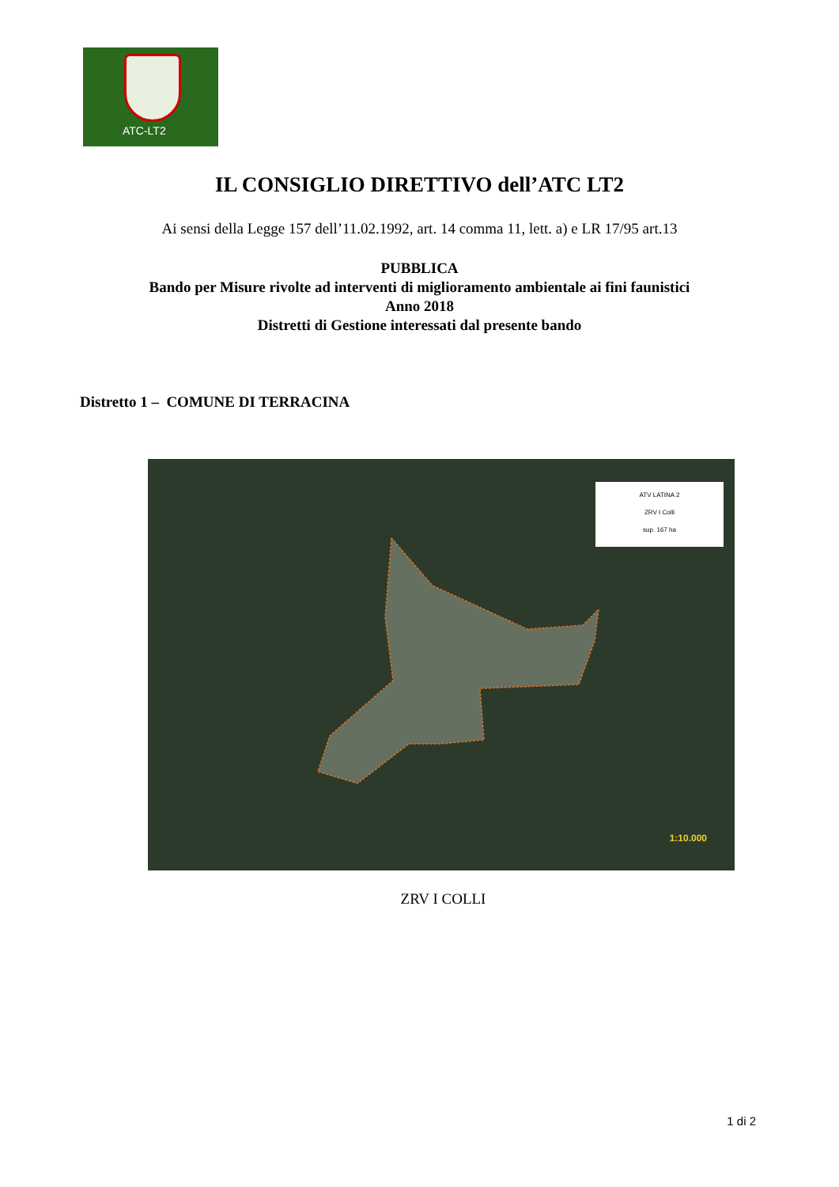ATC-LT2
IL CONSIGLIO DIRETTIVO dell’ATC LT2
Ai sensi della Legge 157 dell’11.02.1992, art. 14 comma 11, lett. a) e LR 17/95 art.13
PUBBLICA
Bando per Misure rivolte ad interventi di miglioramento ambientale ai fini faunistici
Anno 2018
Distretti di Gestione interessati dal presente bando
Distretto 1 – COMUNE DI TERRACINA
ATV LATINA 2
ZRV I Colli
sup. 167 ha
1:10.000
ZRV I COLLI
1 di 2